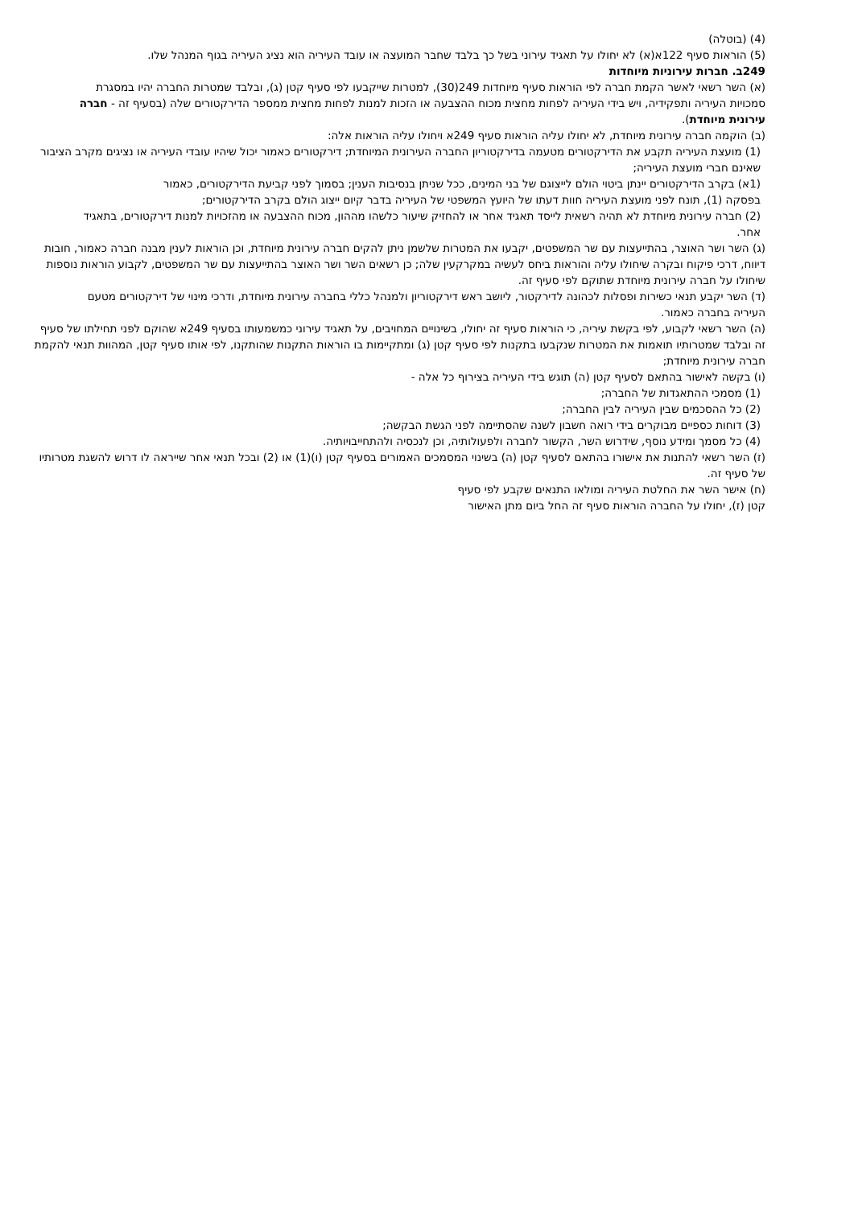(4) (בוטלה)
(5) הוראות סעיף 122א(א) לא יחולו על תאגיד עירוני בשל כך בלבד שחבר המועצה או עובד העיריה הוא נציג העיריה בגוף המנהל שלו.
249ב. חברות עירוניות מיוחדות
(א) השר רשאי לאשר הקמת חברה לפי הוראות סעיף מיוחדות 249(30), למטרות שייקבעו לפי סעיף קטן (ג), ובלבד שמטרות החברה יהיו במסגרת סמכויות העיריה ותפקידיה, ויש בידי העיריה לפחות מחצית מכוח ההצבעה או הזכות למנות לפחות מחצית ממספר הדירקטורים שלה (בסעיף זה - חברה עירונית מיוחדת).
(ב) הוקמה חברה עירונית מיוחדת, לא יחולו עליה הוראות סעיף 249א ויחולו עליה הוראות אלה:
(1) מועצת העיריה תקבע את הדירקטורים מטעמה בדירקטוריון החברה העירונית המיוחדת; דירקטורים כאמור יכול שיהיו עובדי העיריה או נציגים מקרב הציבור שאינם חברי מועצת העיריה;
(1א) בקרב הדירקטורים יינתן ביטוי הולם לייצוגם של בני המינים, ככל שניתן בנסיבות הענין; בסמוך לפני קביעת הדירקטורים, כאמור
בפסקה (1), תונח לפני מועצת העיריה חוות דעתו של היועץ המשפטי של העיריה בדבר קיום ייצוג הולם בקרב הדירקטורים;
(2) חברה עירונית מיוחדת לא תהיה רשאית לייסד תאגיד אחר או להחזיק שיעור כלשהו מההון, מכוח ההצבעה או מהזכויות למנות דירקטורים, בתאגיד אחר.
(ג) השר ושר האוצר, בהתייעצות עם שר המשפטים, יקבעו את המטרות שלשמן ניתן להקים חברה עירונית מיוחדת, וכן הוראות לענין מבנה חברה כאמור, חובות דיווח, דרכי פיקוח ובקרה שיחולו עליה והוראות ביחס לעשיה במקרקעין שלה; כן רשאים השר ושר האוצר בהתייעצות עם שר המשפטים, לקבוע הוראות נוספות שיחולו על חברה עירונית מיוחדת שתוקם לפי סעיף זה.
(ד) השר יקבע תנאי כשירות ופסלות לכהונה לדירקטור, ליושב ראש דירקטוריון ולמנהל כללי בחברה עירונית מיוחדת, ודרכי מינוי של דירקטורים מטעם העיריה בחברה כאמור.
(ה) השר רשאי לקבוע, לפי בקשת עיריה, כי הוראות סעיף זה יחולו, בשינויים המחויבים, על תאגיד עירוני כמשמעותו בסעיף 249א שהוקם לפני תחילתו של סעיף זה ובלבד שמטרותיו תואמות את המטרות שנקבעו בתקנות לפי סעיף קטן (ג) ומתקיימות בו הוראות התקנות שהותקנו, לפי אותו סעיף קטן, המהוות תנאי להקמת חברה עירונית מיוחדת;
(ו) בקשה לאישור בהתאם לסעיף קטן (ה) תוגש בידי העיריה בצירוף כל אלה -
(1) מסמכי ההתאגדות של החברה;
(2) כל ההסכמים שבין העיריה לבין החברה;
(3) דוחות כספיים מבוקרים בידי רואה חשבון לשנה שהסתיימה לפני הגשת הבקשה;
(4) כל מסמך ומידע נוסף, שידרוש השר, הקשור לחברה ולפעולותיה, וכן לנכסיה ולהתחייבויותיה.
(ז) השר רשאי להתנות את אישורו בהתאם לסעיף קטן (ה) בשינוי המסמכים האמורים בסעיף קטן (ו)(1) או (2) ובכל תנאי אחר שייראה לו דרוש להשגת מטרותיו של סעיף זה.
(ח) אישר השר את החלטת העיריה ומולאו התנאים שקבע לפי סעיף קטן (ז), יחולו על החברה הוראות סעיף זה החל ביום מתן האישור